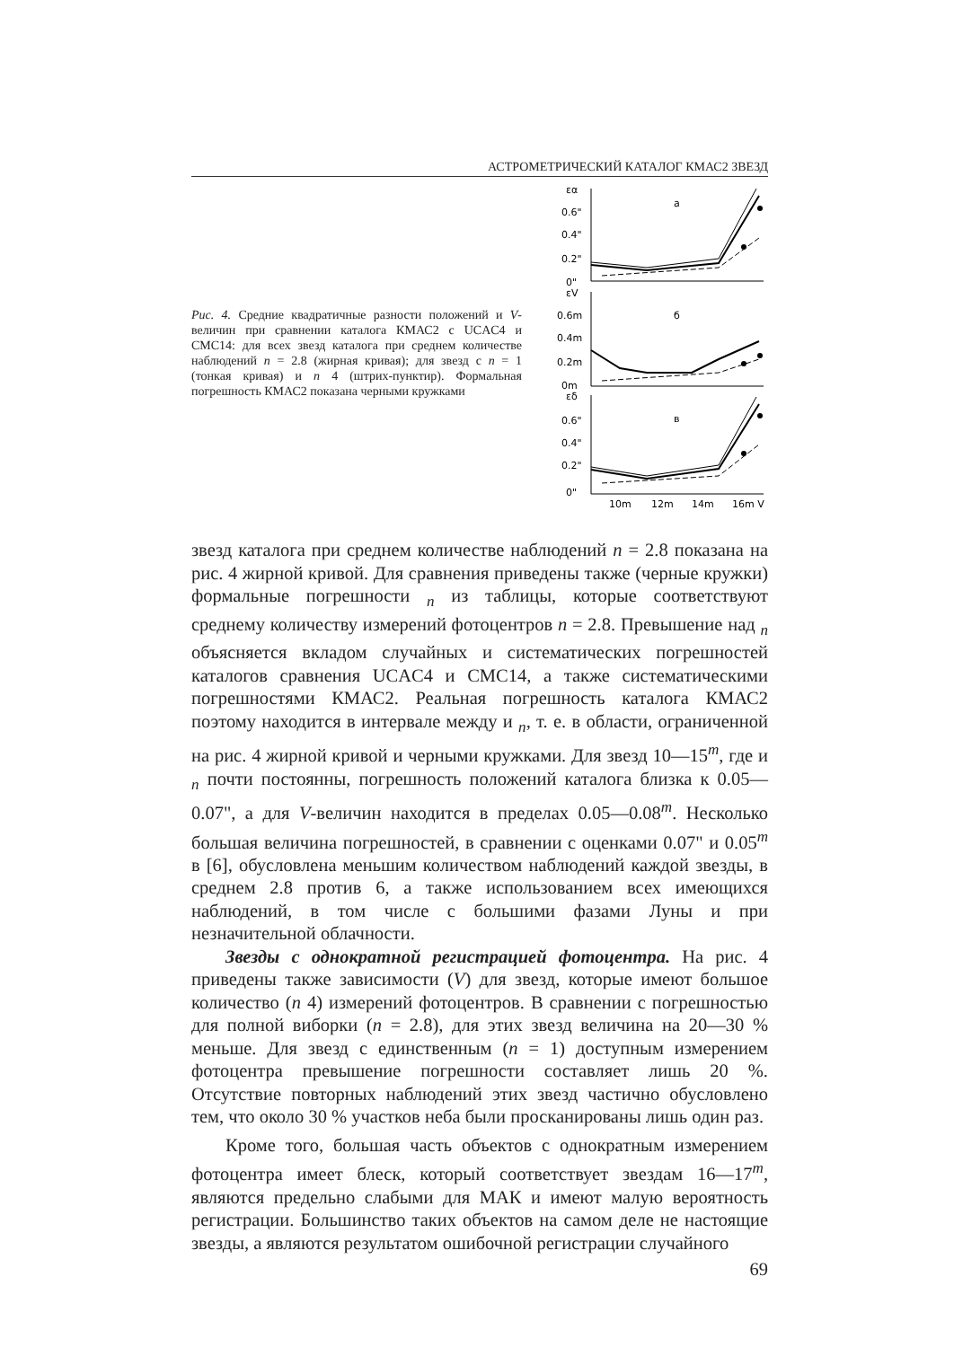АСТРОМЕТРИЧЕСКИЙ КАТАЛОГ КМАС2 ЗВЕЗД
Рис. 4. Средние квадратичные разности положений и V-величин при сравнении каталога КМАС2 с UCAC4 и CMC14: для всех звезд каталога при среднем количестве наблюдений n = 2.8 (жирная кривая); для звезд с n = 1 (тонкая кривая) и n 4 (штрих-пунктир). Формальная погрешность КМАС2 показана черными кружками
εα
0.6"
0.4"
0.2"
0"
a
εV
0.6m
0.4m
0.2m
0m
б
εδ
0.6"
0.4"
0.2"
0"
в
10m
12m
14m
16m V
звезд каталога при среднем количестве наблюдений n = 2.8 показана на рис. 4 жирной кривой. Для сравнения приведены также (черные кружки) формальные погрешности <sub>n</sub> из таблицы, которые соответствуют среднему количеству измерений фотоцентров n = 2.8. Превышение над <sub>n</sub> объясняется вкладом случайных и систематических погрешностей каталогов сравнения UCAC4 и CMC14, а также систематическими погрешностями КМАС2. Реальная погрешность каталога КМАС2 поэтому находится в интервале между и <sub>n</sub>, т. е. в области, ограниченной на рис. 4 жирной кривой и черными кружками. Для звезд 10—15<sup>m</sup>, где и <sub>n</sub> почти постоянны, погрешность положений каталога близка к 0.05—0.07", а для V-величин находится в пределах 0.05—0.08<sup>m</sup>. Несколько большая величина погрешностей, в сравнении с оценками 0.07" и 0.05<sup>m</sup> в [6], обусловлена меньшим количеством наблюдений каждой звезды, в среднем 2.8 против 6, а также использованием всех имеющихся наблюдений, в том числе с большими фазами Луны и при незначительной облачности.
Звезды с однократной регистрацией фотоцентра. На рис. 4 приведены также зависимости (V) для звезд, которые имеют большое количество (n 4) измерений фотоцентров. В сравнении с погрешностью для полной виборки (n = 2.8), для этих звезд величина на 20—30 % меньше. Для звезд с единственным (n = 1) доступным измерением фотоцентра превышение погрешности составляет лишь 20 %. Отсутствие повторных наблюдений этих звезд частично обусловлено тем, что около 30 % участков неба были просканированы лишь один раз.
Кроме того, большая часть объектов с однократным измерением фотоцентра имеет блеск, который соответствует звездам 16—17<sup>m</sup>, являются предельно слабыми для МАК и имеют малую вероятность регистрации. Большинство таких объектов на самом деле не настоящие звезды, а являются результатом ошибочной регистрации случайного
69